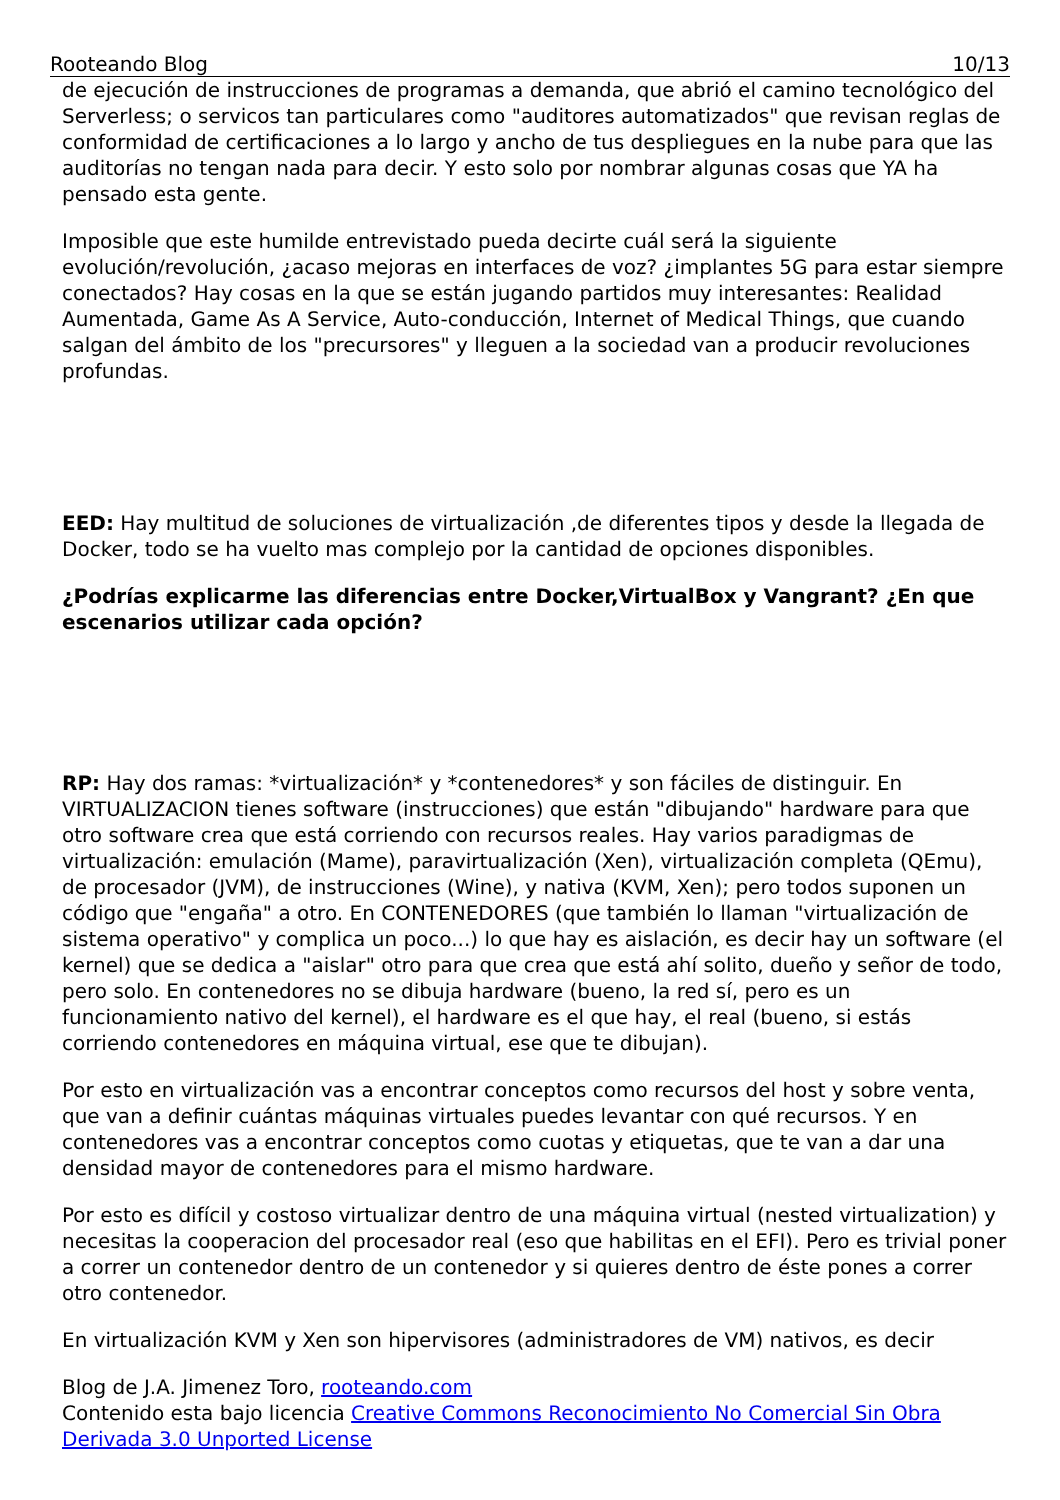Rooteando Blog 10/13
de ejecución de instrucciones de programas a demanda, que abrió el camino tecnológico del Serverless; o servicos tan particulares como "auditores automatizados" que revisan reglas de conformidad de certificaciones a lo largo y ancho de tus despliegues en la nube para que las auditorías no tengan nada para decir. Y esto solo por nombrar algunas cosas que YA ha pensado esta gente.
Imposible que este humilde entrevistado pueda decirte cuál será la siguiente evolución/revolución, ¿acaso mejoras en interfaces de voz? ¿implantes 5G para estar siempre conectados? Hay cosas en la que se están jugando partidos muy interesantes: Realidad Aumentada, Game As A Service, Auto-conducción, Internet of Medical Things, que cuando salgan del ámbito de los "precursores" y lleguen a la sociedad van a producir revoluciones profundas.
EED: Hay multitud de soluciones de virtualización ,de diferentes tipos y desde la llegada de Docker, todo se ha vuelto mas complejo por la cantidad de opciones disponibles.
¿Podrías explicarme las diferencias entre Docker,VirtualBox y Vangrant? ¿En que escenarios utilizar cada opción?
RP: Hay dos ramas: *virtualización* y *contenedores* y son fáciles de distinguir. En VIRTUALIZACION tienes software (instrucciones) que están "dibujando" hardware para que otro software crea que está corriendo con recursos reales. Hay varios paradigmas de virtualización: emulación (Mame), paravirtualización (Xen), virtualización completa (QEmu), de procesador (JVM), de instrucciones (Wine), y nativa (KVM, Xen); pero todos suponen un código que "engaña" a otro. En CONTENEDORES (que también lo llaman "virtualización de sistema operativo" y complica un poco...) lo que hay es aislación, es decir hay un software (el kernel) que se dedica a "aislar" otro para que crea que está ahí solito, dueño y señor de todo, pero solo. En contenedores no se dibuja hardware (bueno, la red sí, pero es un funcionamiento nativo del kernel), el hardware es el que hay, el real (bueno, si estás corriendo contenedores en máquina virtual, ese que te dibujan).
Por esto en virtualización vas a encontrar conceptos como recursos del host y sobre venta, que van a definir cuántas máquinas virtuales puedes levantar con qué recursos. Y en contenedores vas a encontrar conceptos como cuotas y etiquetas, que te van a dar una densidad mayor de contenedores para el mismo hardware.
Por esto es difícil y costoso virtualizar dentro de una máquina virtual (nested virtualization) y necesitas la cooperacion del procesador real (eso que habilitas en el EFI). Pero es trivial poner a correr un contenedor dentro de un contenedor y si quieres dentro de éste pones a correr otro contenedor.
En virtualización KVM y Xen son hipervisores (administradores de VM) nativos, es decir
Blog de J.A. Jimenez Toro, rooteando.com
Contenido esta bajo licencia Creative Commons Reconocimiento No Comercial Sin Obra Derivada 3.0 Unported License